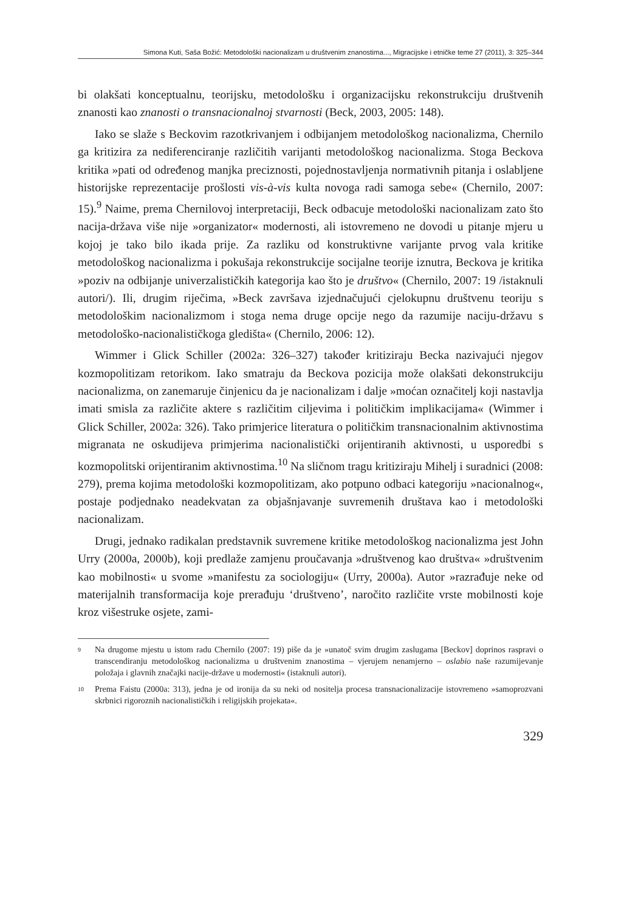Simona Kuti, Saša Božić: Metodološki nacionalizam u društvenim znanostima..., Migracijske i etničke teme 27 (2011), 3: 325–344
bi olakšati konceptualnu, teorijsku, metodološku i organizacijsku rekonstrukciju društvenih znanosti kao znanosti o transnacionalnoj stvarnosti (Beck, 2003, 2005: 148).
Iako se slaže s Beckovim razotkrivanjem i odbijanjem metodološkog nacionalizma, Chernilo ga kritizira za nediferenciranje različitih varijanti metodološkog nacionalizma. Stoga Beckova kritika »pati od određenog manjka preciznosti, pojednostavljenja normativnih pitanja i oslabljene historijske reprezentacije prošlosti vis-à-vis kulta novoga radi samoga sebe« (Chernilo, 2007: 15).<sup>9</sup> Naime, prema Chernilovoj interpretaciji, Beck odbacuje metodološki nacionalizam zato što nacija-država više nije »organizator« modernosti, ali istovremeno ne dovodi u pitanje mjeru u kojoj je tako bilo ikada prije. Za razliku od konstruktivne varijante prvog vala kritike metodološkog nacionalizma i pokušaja rekonstrukcije socijalne teorije iznutra, Beckova je kritika »poziv na odbijanje univerzalističkih kategorija kao što je društvo« (Chernilo, 2007: 19 /istaknuli autori/). Ili, drugim riječima, »Beck završava izjednačujući cjelokupnu društvenu teoriju s metodološkim nacionalizmom i stoga nema druge opcije nego da razumije naciju-državu s metodološko-nacionalističkoga gledišta« (Chernilo, 2006: 12).
Wimmer i Glick Schiller (2002a: 326–327) također kritiziraju Becka nazivajući njegov kozmopolitizam retorikom. Iako smatraju da Beckova pozicija može olakšati dekonstrukciju nacionalizma, on zanemaruje činjenicu da je nacionalizam i dalje »moćan označitelj koji nastavlja imati smisla za različite aktere s različitim ciljevima i političkim implikacijama« (Wimmer i Glick Schiller, 2002a: 326). Tako primjerice literatura o političkim transnacionalnim aktivnostima migranata ne oskudijeva primjerima nacionalistički orijentiranih aktivnosti, u usporedbi s kozmopolitski orijentiranim aktivnostima.<sup>10</sup> Na sličnom tragu kritiziraju Mihelj i suradnici (2008: 279), prema kojima metodološki kozmopolitizam, ako potpuno odbaci kategoriju »nacionalnog«, postaje podjednako neadekvatan za objašnjavanje suvremenih društava kao i metodološki nacionalizam.
Drugi, jednako radikalan predstavnik suvremene kritike metodološkog nacionalizma jest John Urry (2000a, 2000b), koji predlaže zamjenu proučavanja »društvenog kao društva« »društvenim kao mobilnosti« u svome »manifestu za sociologiju« (Urry, 2000a). Autor »razrađuje neke od materijalnih transformacija koje prerađuju ‘društveno’, naročito različite vrste mobilnosti koje kroz višestruke osjete, zami-
9 Na drugome mjestu u istom radu Chernilo (2007: 19) piše da je »unatoč svim drugim zaslugama [Beckov] doprinos raspravi o transcendiranju metodološkog nacionalizma u društvenim znanostima – vjerujem nenamjerno – oslabio naše razumijevanje položaja i glavnih značajki nacije-države u modernosti« (istaknuli autori).
10 Prema Faistu (2000a: 313), jedna je od ironija da su neki od nositelja procesa transnacionalizacije istovremeno »samoprozvani skrbnici rigoroznih nacionalističkih i religijskih projekata«.
329